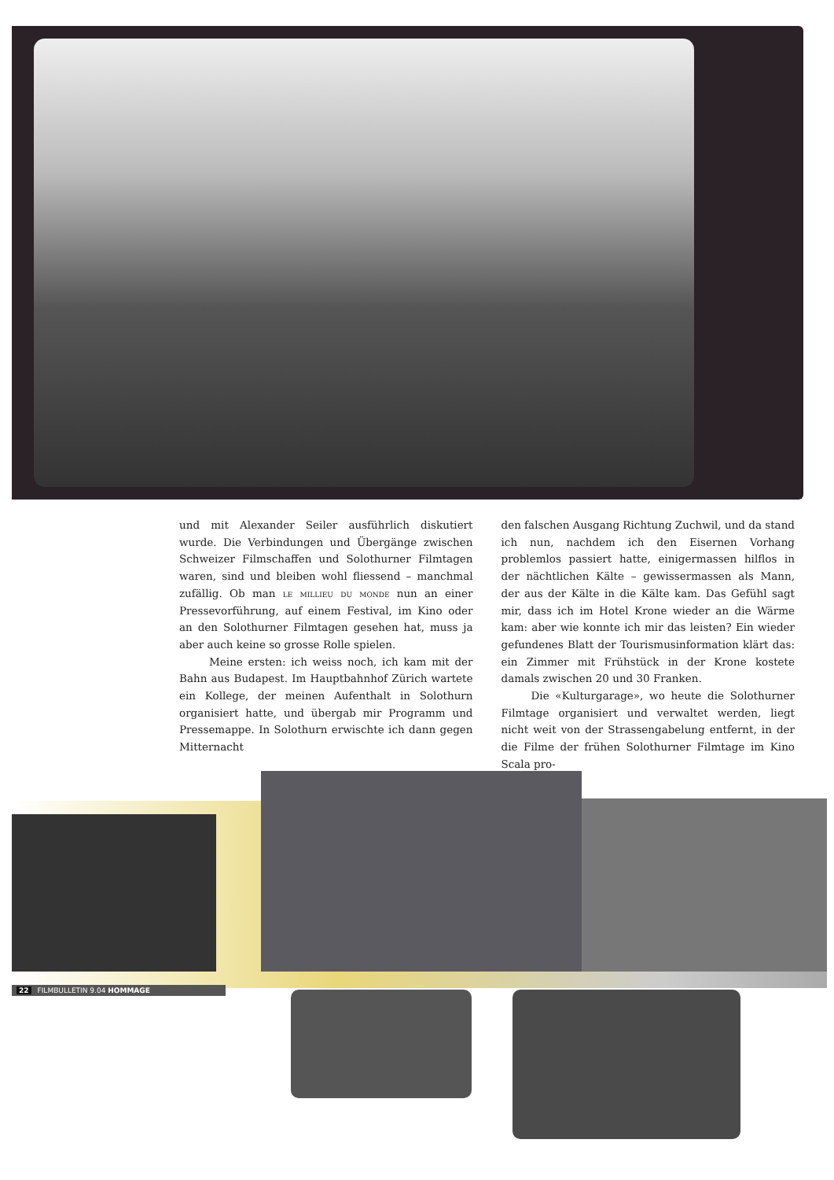und mit Alexander Seiler ausführlich diskutiert wurde. Die Verbindungen und Übergänge zwischen Schweizer Filmschaffen und Solothurner Filmtagen waren, sind und bleiben wohl fliessend – manchmal zufällig. Ob man le millieu du monde nun an einer Pressevorführung, auf einem Festival, im Kino oder an den Solothurner Filmtagen gesehen hat, muss ja aber auch keine so grosse Rolle spielen.
Meine ersten: ich weiss noch, ich kam mit der Bahn aus Budapest. Im Hauptbahnhof Zürich wartete ein Kollege, der meinen Aufenthalt in Solothurn organisiert hatte, und übergab mir Programm und Pressemappe. In Solothurn erwischte ich dann gegen Mitternacht
den falschen Ausgang Richtung Zuchwil, und da stand ich nun, nachdem ich den Eisernen Vorhang problemlos passiert hatte, einigermassen hilflos in der nächtlichen Kälte – gewissermassen als Mann, der aus der Kälte in die Kälte kam. Das Gefühl sagt mir, dass ich im Hotel Krone wieder an die Wärme kam: aber wie konnte ich mir das leisten? Ein wieder gefundenes Blatt der Tourismusinformation klärt das: ein Zimmer mit Frühstück in der Krone kostete damals zwischen 20 und 30 Franken.
Die «Kulturgarage», wo heute die Solothurner Filmtage organisiert und verwaltet werden, liegt nicht weit von der Strassengabelung entfernt, in der die Filme der frühen Solothurner Filmtage im Kino Scala pro-
22 FILMBULLETIN 9.04 HOMMAGE